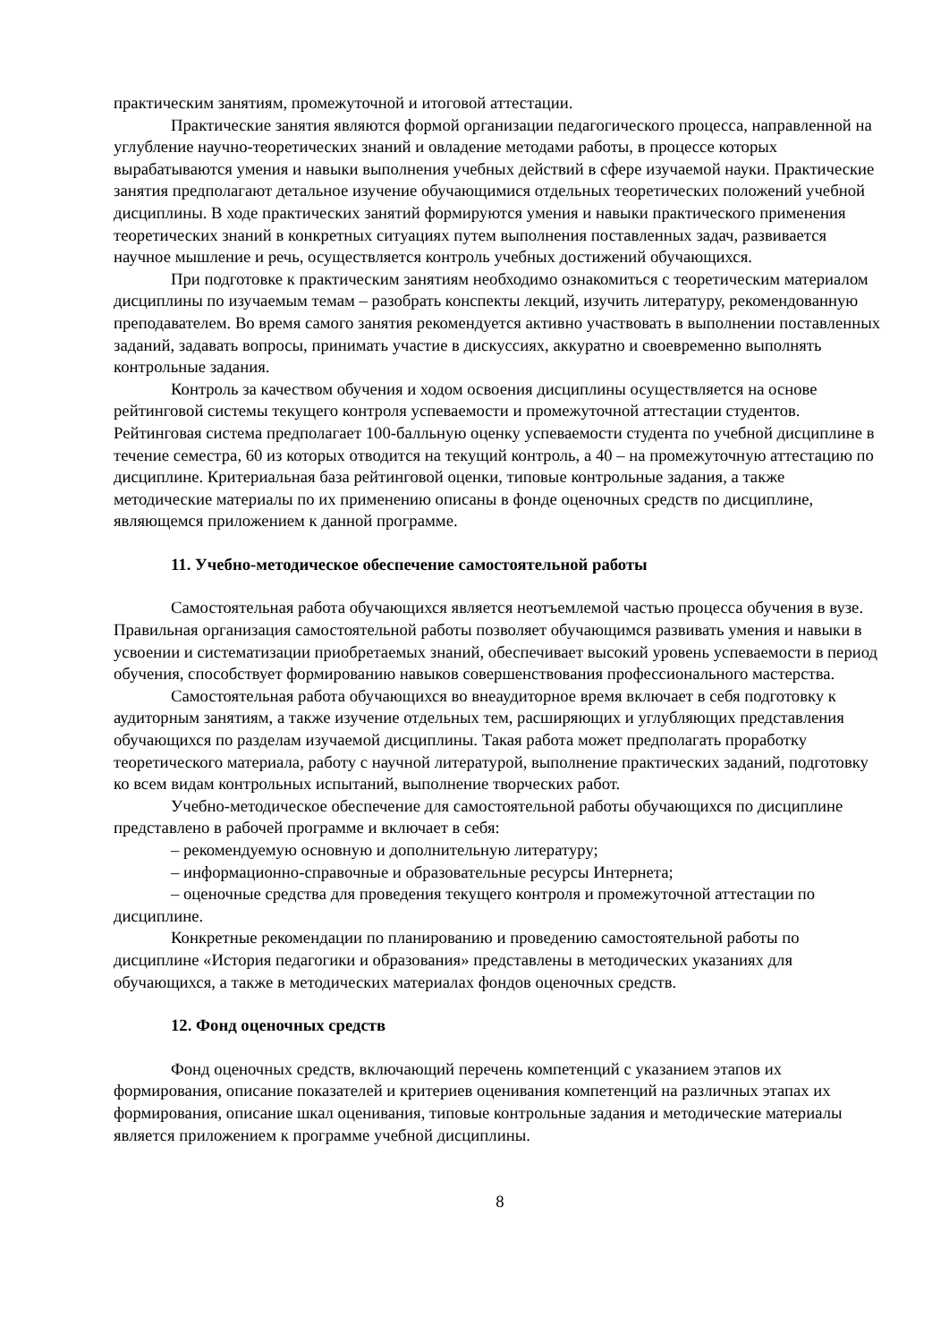практическим занятиям, промежуточной и итоговой аттестации.
Практические занятия являются формой организации педагогического процесса, направленной на углубление научно-теоретических знаний и овладение методами работы, в процессе которых вырабатываются умения и навыки выполнения учебных действий в сфере изучаемой науки. Практические занятия предполагают детальное изучение обучающимися отдельных теоретических положений учебной дисциплины. В ходе практических занятий формируются умения и навыки практического применения теоретических знаний в конкретных ситуациях путем выполнения поставленных задач, развивается научное мышление и речь, осуществляется контроль учебных достижений обучающихся.
При подготовке к практическим занятиям необходимо ознакомиться с теоретическим материалом дисциплины по изучаемым темам – разобрать конспекты лекций, изучить литературу, рекомендованную преподавателем. Во время самого занятия рекомендуется активно участвовать в выполнении поставленных заданий, задавать вопросы, принимать участие в дискуссиях, аккуратно и своевременно выполнять контрольные задания.
Контроль за качеством обучения и ходом освоения дисциплины осуществляется на основе рейтинговой системы текущего контроля успеваемости и промежуточной аттестации студентов. Рейтинговая система предполагает 100-балльную оценку успеваемости студента по учебной дисциплине в течение семестра, 60 из которых отводится на текущий контроль, а 40 – на промежуточную аттестацию по дисциплине. Критериальная база рейтинговой оценки, типовые контрольные задания, а также методические материалы по их применению описаны в фонде оценочных средств по дисциплине, являющемся приложением к данной программе.
11. Учебно-методическое обеспечение самостоятельной работы
Самостоятельная работа обучающихся является неотъемлемой частью процесса обучения в вузе. Правильная организация самостоятельной работы позволяет обучающимся развивать умения и навыки в усвоении и систематизации приобретаемых знаний, обеспечивает высокий уровень успеваемости в период обучения, способствует формированию навыков совершенствования профессионального мастерства.
Самостоятельная работа обучающихся во внеаудиторное время включает в себя подготовку к аудиторным занятиям, а также изучение отдельных тем, расширяющих и углубляющих представления обучающихся по разделам изучаемой дисциплины. Такая работа может предполагать проработку теоретического материала, работу с научной литературой, выполнение практических заданий, подготовку ко всем видам контрольных испытаний, выполнение творческих работ.
Учебно-методическое обеспечение для самостоятельной работы обучающихся по дисциплине представлено в рабочей программе и включает в себя:
– рекомендуемую основную и дополнительную литературу;
– информационно-справочные и образовательные ресурсы Интернета;
– оценочные средства для проведения текущего контроля и промежуточной аттестации по дисциплине.
Конкретные рекомендации по планированию и проведению самостоятельной работы по дисциплине «История педагогики и образования» представлены в методических указаниях для обучающихся, а также в методических материалах фондов оценочных средств.
12. Фонд оценочных средств
Фонд оценочных средств, включающий перечень компетенций с указанием этапов их формирования, описание показателей и критериев оценивания компетенций на различных этапах их формирования, описание шкал оценивания, типовые контрольные задания и методические материалы является приложением к программе учебной дисциплины.
8